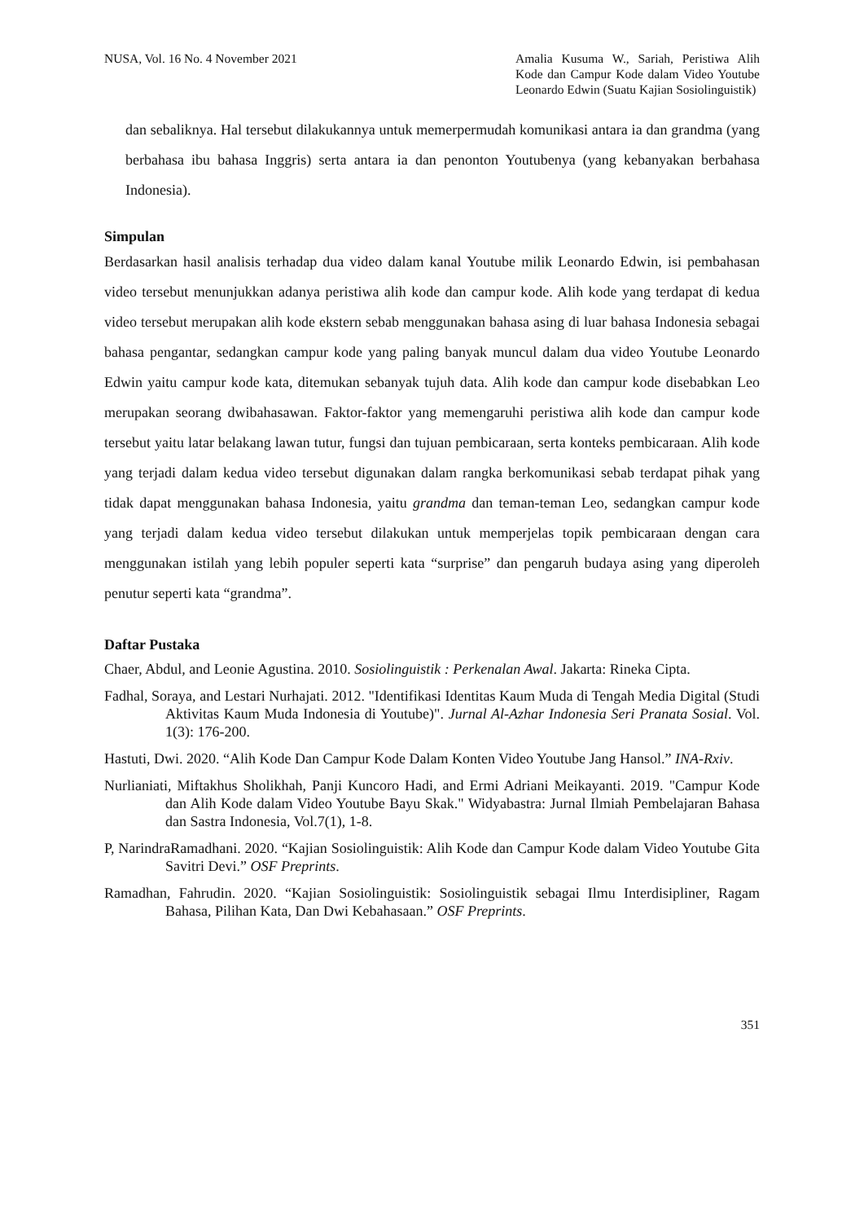NUSA, Vol. 16 No. 4 November 2021
Amalia Kusuma W., Sariah, Peristiwa Alih Kode dan Campur Kode dalam Video Youtube Leonardo Edwin (Suatu Kajian Sosiolinguistik)
dan sebaliknya. Hal tersebut dilakukannya untuk memerpermudah komunikasi antara ia dan grandma (yang berbahasa ibu bahasa Inggris) serta antara ia dan penonton Youtubenya (yang kebanyakan berbahasa Indonesia).
Simpulan
Berdasarkan hasil analisis terhadap dua video dalam kanal Youtube milik Leonardo Edwin, isi pembahasan video tersebut menunjukkan adanya peristiwa alih kode dan campur kode. Alih kode yang terdapat di kedua video tersebut merupakan alih kode ekstern sebab menggunakan bahasa asing di luar bahasa Indonesia sebagai bahasa pengantar, sedangkan campur kode yang paling banyak muncul dalam dua video Youtube Leonardo Edwin yaitu campur kode kata, ditemukan sebanyak tujuh data. Alih kode dan campur kode disebabkan Leo merupakan seorang dwibahasawan. Faktor-faktor yang memengaruhi peristiwa alih kode dan campur kode tersebut yaitu latar belakang lawan tutur, fungsi dan tujuan pembicaraan, serta konteks pembicaraan. Alih kode yang terjadi dalam kedua video tersebut digunakan dalam rangka berkomunikasi sebab terdapat pihak yang tidak dapat menggunakan bahasa Indonesia, yaitu grandma dan teman-teman Leo, sedangkan campur kode yang terjadi dalam kedua video tersebut dilakukan untuk memperjelas topik pembicaraan dengan cara menggunakan istilah yang lebih populer seperti kata “surprise” dan pengaruh budaya asing yang diperoleh penutur seperti kata “grandma”.
Daftar Pustaka
Chaer, Abdul, and Leonie Agustina. 2010. Sosiolinguistik : Perkenalan Awal. Jakarta: Rineka Cipta.
Fadhal, Soraya, and Lestari Nurhajati. 2012. "Identifikasi Identitas Kaum Muda di Tengah Media Digital (Studi Aktivitas Kaum Muda Indonesia di Youtube)". Jurnal Al-Azhar Indonesia Seri Pranata Sosial. Vol. 1(3): 176-200.
Hastuti, Dwi. 2020. “Alih Kode Dan Campur Kode Dalam Konten Video Youtube Jang Hansol.” INA-Rxiv.
Nurlianiati, Miftakhus Sholikhah, Panji Kuncoro Hadi, and Ermi Adriani Meikayanti. 2019. "Campur Kode dan Alih Kode dalam Video Youtube Bayu Skak." Widyabastra: Jurnal Ilmiah Pembelajaran Bahasa dan Sastra Indonesia, Vol.7(1), 1-8.
P, NarindraRamadhani. 2020. “Kajian Sosiolinguistik: Alih Kode dan Campur Kode dalam Video Youtube Gita Savitri Devi.” OSF Preprints.
Ramadhan, Fahrudin. 2020. “Kajian Sosiolinguistik: Sosiolinguistik sebagai Ilmu Interdisipliner, Ragam Bahasa, Pilihan Kata, Dan Dwi Kebahasaan.” OSF Preprints.
351